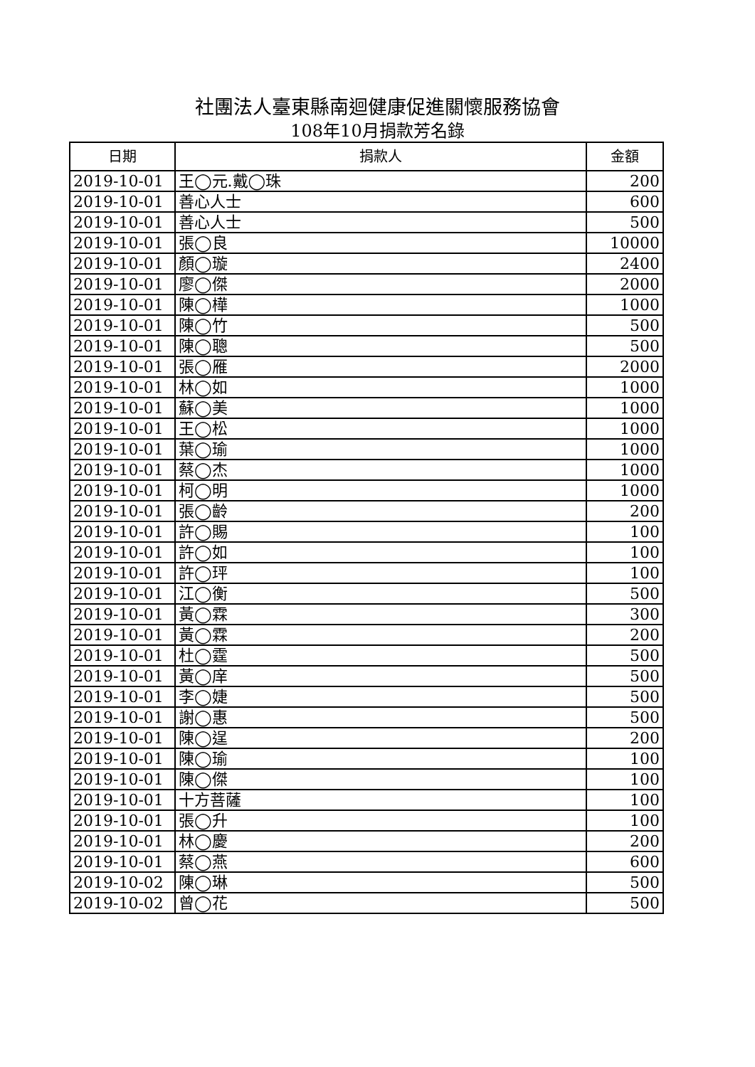社團法人臺東縣南迴健康促進關懷服務協會
108年10月捐款芳名錄
| 日期 | 捐款人 | 金額 |
| --- | --- | --- |
| 2019-10-01 | 王◯元.戴◯珠 | 200 |
| 2019-10-01 | 善心人士 | 600 |
| 2019-10-01 | 善心人士 | 500 |
| 2019-10-01 | 張◯良 | 10000 |
| 2019-10-01 | 顏◯璇 | 2400 |
| 2019-10-01 | 廖◯傑 | 2000 |
| 2019-10-01 | 陳◯樺 | 1000 |
| 2019-10-01 | 陳◯竹 | 500 |
| 2019-10-01 | 陳◯聰 | 500 |
| 2019-10-01 | 張◯雁 | 2000 |
| 2019-10-01 | 林◯如 | 1000 |
| 2019-10-01 | 蘇◯美 | 1000 |
| 2019-10-01 | 王◯松 | 1000 |
| 2019-10-01 | 葉◯瑜 | 1000 |
| 2019-10-01 | 蔡◯杰 | 1000 |
| 2019-10-01 | 柯◯明 | 1000 |
| 2019-10-01 | 張◯齡 | 200 |
| 2019-10-01 | 許◯賜 | 100 |
| 2019-10-01 | 許◯如 | 100 |
| 2019-10-01 | 許◯玶 | 100 |
| 2019-10-01 | 江◯衡 | 500 |
| 2019-10-01 | 黃◯霖 | 300 |
| 2019-10-01 | 黃◯霖 | 200 |
| 2019-10-01 | 杜◯霆 | 500 |
| 2019-10-01 | 黃◯庠 | 500 |
| 2019-10-01 | 李◯婕 | 500 |
| 2019-10-01 | 謝◯惠 | 500 |
| 2019-10-01 | 陳◯逞 | 200 |
| 2019-10-01 | 陳◯瑜 | 100 |
| 2019-10-01 | 陳◯傑 | 100 |
| 2019-10-01 | 十方菩薩 | 100 |
| 2019-10-01 | 張◯升 | 100 |
| 2019-10-01 | 林◯慶 | 200 |
| 2019-10-01 | 蔡◯燕 | 600 |
| 2019-10-02 | 陳◯琳 | 500 |
| 2019-10-02 | 曾◯花 | 500 |